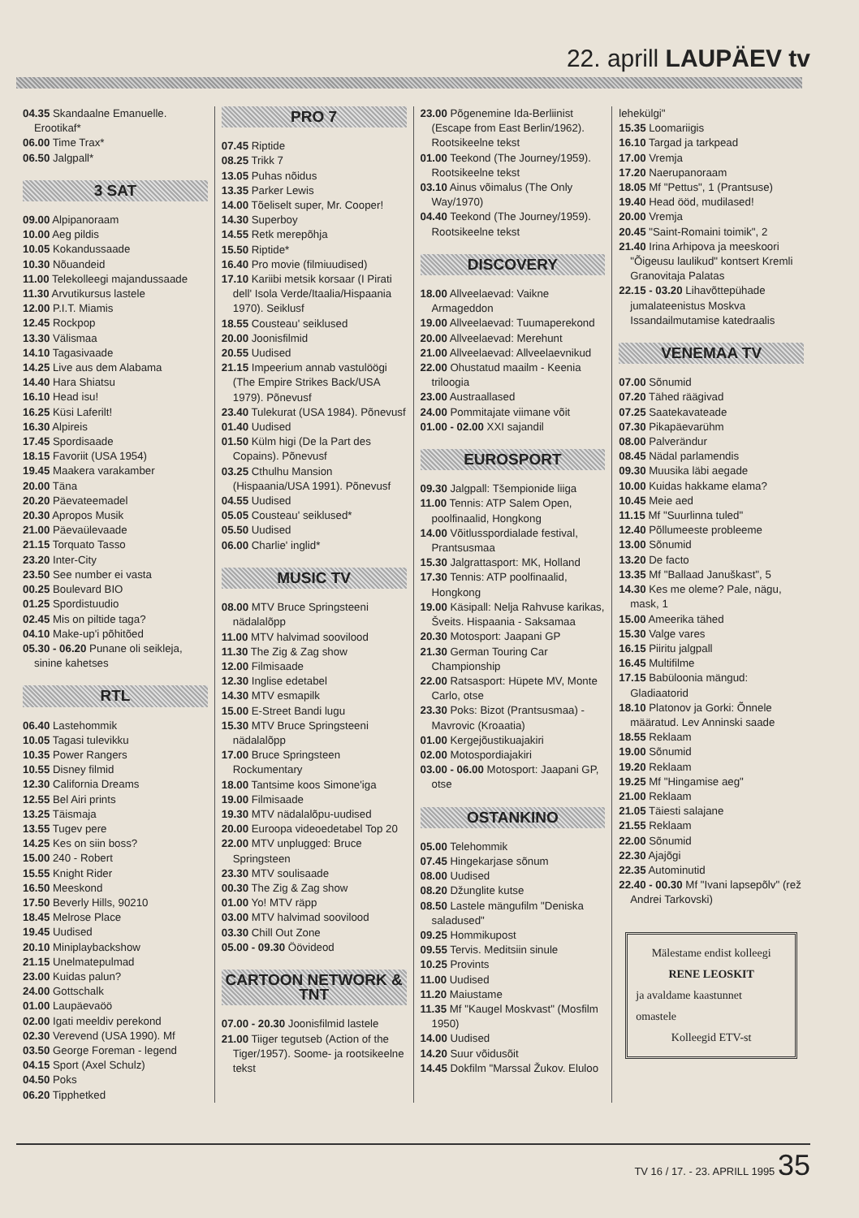22. aprill LAUPÄEV tv
04.35 Skandaalne Emanuelle. Erootikaf*
06.00 Time Trax*
06.50 Jalgpall*
3 SAT
09.00 Alpipanoraam
10.00 Aeg pildis
10.05 Kokandussaade
10.30 Nõuandeid
11.00 Telekolleegi majandussaade
11.30 Arvutikursus lastele
12.00 P.I.T. Miamis
12.45 Rockpop
13.30 Välismaa
14.10 Tagasivaade
14.25 Live aus dem Alabama
14.40 Hara Shiatsu
16.10 Head isu!
16.25 Küsi Laferilt!
16.30 Alpireis
17.45 Spordisaade
18.15 Favoriit (USA 1954)
19.45 Maakera varakamber
20.00 Täna
20.20 Päevateemadel
20.30 Apropos Musik
21.00 Päevaülevaade
21.15 Torquato Tasso
23.20 Inter-City
23.50 See number ei vasta
00.25 Boulevard BIO
01.25 Spordistuudio
02.45 Mis on piltide taga?
04.10 Make-up'i põhitõed
05.30 - 06.20 Punane oli seikleja, sinine kahetses
RTL
06.40 Lastehommik
10.05 Tagasi tulevikku
10.35 Power Rangers
10.55 Disney filmid
12.30 California Dreams
12.55 Bel Airi prints
13.25 Täismaja
13.55 Tugev pere
14.25 Kes on siin boss?
15.00 240 - Robert
15.55 Knight Rider
16.50 Meeskond
17.50 Beverly Hills, 90210
18.45 Melrose Place
19.45 Uudised
20.10 Miniplaybackshow
21.15 Unelmatepulmad
23.00 Kuidas palun?
24.00 Gottschalk
01.00 Laupäevaöö
02.00 Igati meeldiv perekond
02.30 Verevend (USA 1990). Mf
03.50 George Foreman - legend
04.15 Sport (Axel Schulz)
04.50 Poks
06.20 Tipphetked
PRO 7
07.45 Riptide
08.25 Trikk 7
13.05 Puhas nõidus
13.35 Parker Lewis
14.00 Tõeliselt super, Mr. Cooper!
14.30 Superboy
14.55 Retk merepõhja
15.50 Riptide*
16.40 Pro movie (filmiuudised)
17.10 Kariibi metsik korsaar (I Pirati dell' Isola Verde/Itaalia/Hispaania 1970). Seiklusf
18.55 Cousteau' seiklused
20.00 Joonisfilmid
20.55 Uudised
21.15 Impeerium annab vastulöögi (The Empire Strikes Back/USA 1979). Põnevusf
23.40 Tulekurat (USA 1984). Põnevusf
01.40 Uudised
01.50 Külm higi (De la Part des Copains). Põnevusf
03.25 Cthulhu Mansion (Hispaania/USA 1991). Põnevusf
04.55 Uudised
05.05 Cousteau' seiklused*
05.50 Uudised
06.00 Charlie' inglid*
MUSIC TV
08.00 MTV Bruce Springsteeni nädalalõpp
11.00 MTV halvimad soovilood
11.30 The Zig & Zag show
12.00 Filmisaade
12.30 Inglise edetabel
14.30 MTV esmapilk
15.00 E-Street Bandi lugu
15.30 MTV Bruce Springsteeni nädalalõpp
17.00 Bruce Springsteen Rockumentary
18.00 Tantsime koos Simone'iga
19.00 Filmisaade
19.30 MTV nädalalõpu-uudised
20.00 Euroopa videoedetabel Top 20
22.00 MTV unplugged: Bruce Springsteen
23.30 MTV soulisaade
00.30 The Zig & Zag show
01.00 Yo! MTV räpp
03.00 MTV halvimad soovilood
03.30 Chill Out Zone
05.00 - 09.30 Öövideod
CARTOON NETWORK & TNT
07.00 - 20.30 Joonisfilmid lastele
21.00 Tiiger tegutseb (Action of the Tiger/1957). Soome- ja rootsikeelne tekst
23.00 Põgenemine Ida-Berliinist (Escape from East Berlin/1962). Rootsikeelne tekst
01.00 Teekond (The Journey/1959). Rootsikeelne tekst
03.10 Ainus võimalus (The Only Way/1970)
04.40 Teekond (The Journey/1959). Rootsikeelne tekst
DISCOVERY
18.00 Allveelaevad: Vaikne Armageddon
19.00 Allveelaevad: Tuumaperekond
20.00 Allveelaevad: Merehunt
21.00 Allveelaevad: Allveelaevnikud
22.00 Ohustatud maailm - Keenia triloogia
23.00 Austraallased
24.00 Pommitajate viimane võit
01.00 - 02.00 XXI sajandil
EUROSPORT
09.30 Jalgpall: Tšempionide liiga
11.00 Tennis: ATP Salem Open, poolfinaalid, Hongkong
14.00 Võitlusspordialade festival, Prantsusmaa
15.30 Jalgrattasport: MK, Holland
17.30 Tennis: ATP poolfinaalid, Hongkong
19.00 Käsipall: Nelja Rahvuse karikas, Šveits. Hispaania - Saksamaa
20.30 Motosport: Jaapani GP
21.30 German Touring Car Championship
22.00 Ratsasport: Hüpete MV, Monte Carlo, otse
23.30 Poks: Bizot (Prantsusmaa) - Mavrovic (Kroaatia)
01.00 Kergejõustikuajakiri
02.00 Motospordiajakiri
03.00 - 06.00 Motosport: Jaapani GP, otse
OSTANKINO
05.00 Telehommik
07.45 Hingekarjase sõnum
08.00 Uudised
08.20 Džunglite kutse
08.50 Lastele mängufilm "Deniska saladused"
09.25 Hommikupost
09.55 Tervis. Meditsiin sinule
10.25 Provints
11.00 Uudised
11.20 Maiustame
11.35 Mf "Kaugel Moskvast" (Mosfilm 1950)
14.00 Uudised
14.20 Suur võidusõit
14.45 Dokfilm "Marssal Žukov. Eluloo
lehekülgi"
15.35 Loomariigis
16.10 Targad ja tarkpead
17.00 Vremja
17.20 Naerupanoraam
18.05 Mf "Pettus", 1 (Prantsuse)
19.40 Head ööd, mudilased!
20.00 Vremja
20.45 "Saint-Romaini toimik", 2
21.40 Irina Arhipova ja meeskoori "Õigeusu laulikud" kontsert Kremli Granovitaja Palatas
22.15 - 03.20 Lihavõttepühade jumalateenistus Moskva Issandailmutamise katedraalis
VENEMAA TV
07.00 Sõnumid
07.20 Tähed räägivad
07.25 Saatekavateade
07.30 Pikapäevarühm
08.00 Palverändur
08.45 Nädal parlamendis
09.30 Muusika läbi aegade
10.00 Kuidas hakkame elama?
10.45 Meie aed
11.15 Mf "Suurlinna tuled"
12.40 Põllumeeste probleeme
13.00 Sõnumid
13.20 De facto
13.35 Mf "Ballaad Januškast", 5
14.30 Kes me oleme? Pale, nägu, mask, 1
15.00 Ameerika tähed
15.30 Valge vares
16.15 Piiritu jalgpall
16.45 Multifilme
17.15 Babüloonia mängud: Gladiaatorid
18.10 Platonov ja Gorki: Õnnele määratud. Lev Anninski saade
18.55 Reklaam
19.00 Sõnumid
19.20 Reklaam
19.25 Mf "Hingamise aeg"
21.00 Reklaam
21.05 Täiesti salajane
21.55 Reklaam
22.00 Sõnumid
22.30 Ajajõgi
22.35 Autominutid
22.40 - 00.30 Mf "Ivani lapsepõlv" (rež Andrei Tarkovski)
Mälestame endist kolleegi
RENE LEOSKIT
ja avaldame kaastunnet
omastele
Kolleegid ETV-st
TV 16 / 17. - 23. APRILL 1995 35